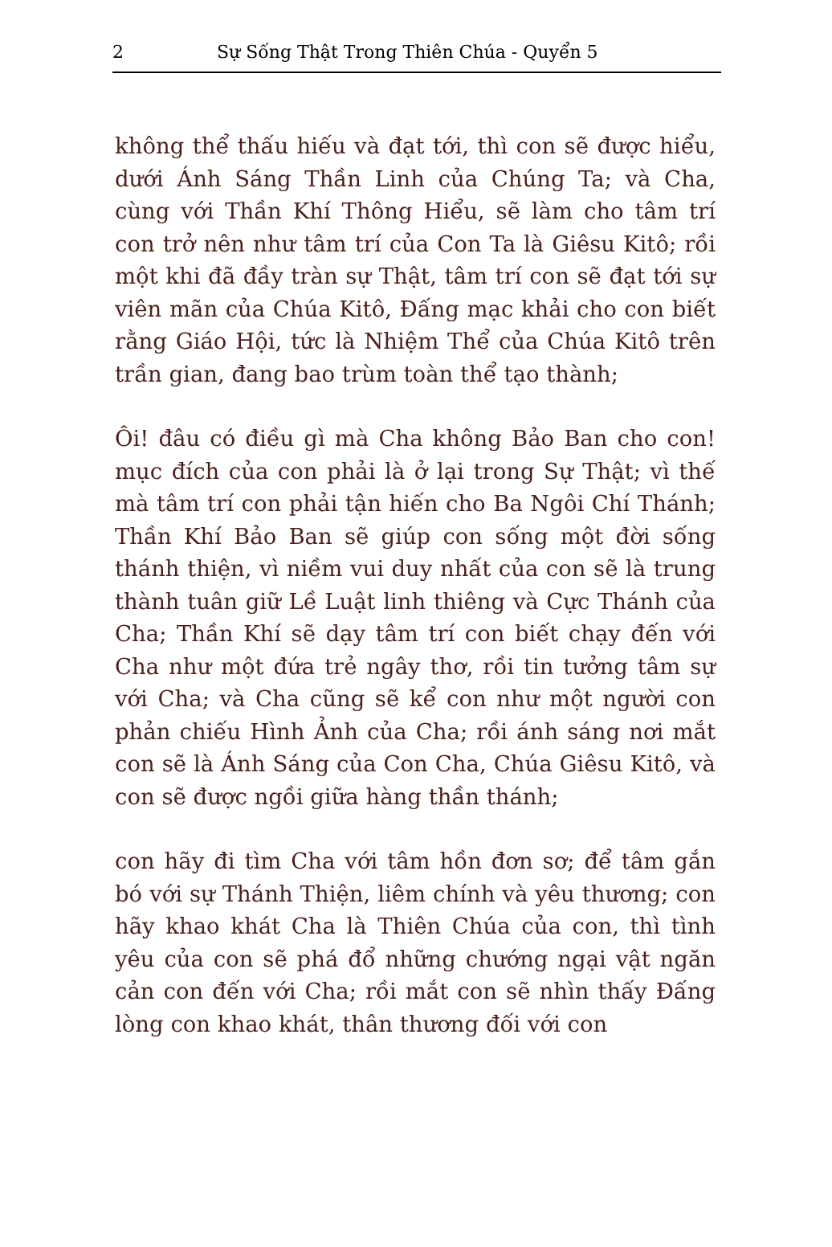2 Sự Sống Thật Trong Thiên Chúa - Quyển 5
không thể thấu hiếu và đạt tới, thì con sẽ được hiểu, dưới Ánh Sáng Thần Linh của Chúng Ta; và Cha, cùng với Thần Khí Thông Hiểu, sẽ làm cho tâm trí con trở nên như tâm trí của Con Ta là Giêsu Kitô; rồi một khi đã đầy tràn sự Thật, tâm trí con sẽ đạt tới sự viên mãn của Chúa Kitô, Đấng mạc khải cho con biết rằng Giáo Hội, tức là Nhiệm Thể của Chúa Kitô trên trần gian, đang bao trùm toàn thể tạo thành;
Ôi! đâu có điều gì mà Cha không Bảo Ban cho con! mục đích của con phải là ở lại trong Sự Thật; vì thế mà tâm trí con phải tận hiến cho Ba Ngôi Chí Thánh; Thần Khí Bảo Ban sẽ giúp con sống một đời sống thánh thiện, vì niềm vui duy nhất của con sẽ là trung thành tuân giữ Lề Luật linh thiêng và Cực Thánh của Cha; Thần Khí sẽ dạy tâm trí con biết chạy đến với Cha như một đứa trẻ ngây thơ, rồi tin tưởng tâm sự với Cha; và Cha cũng sẽ kể con như một người con phản chiếu Hình Ảnh của Cha; rồi ánh sáng nơi mắt con sẽ là Ánh Sáng của Con Cha, Chúa Giêsu Kitô, và con sẽ được ngồi giữa hàng thần thánh;
con hãy đi tìm Cha với tâm hồn đơn sơ; để tâm gắn bó với sự Thánh Thiện, liêm chính và yêu thương; con hãy khao khát Cha là Thiên Chúa của con, thì tình yêu của con sẽ phá đổ những chướng ngại vật ngăn cản con đến với Cha; rồi mắt con sẽ nhìn thấy Đấng lòng con khao khát, thân thương đối với con